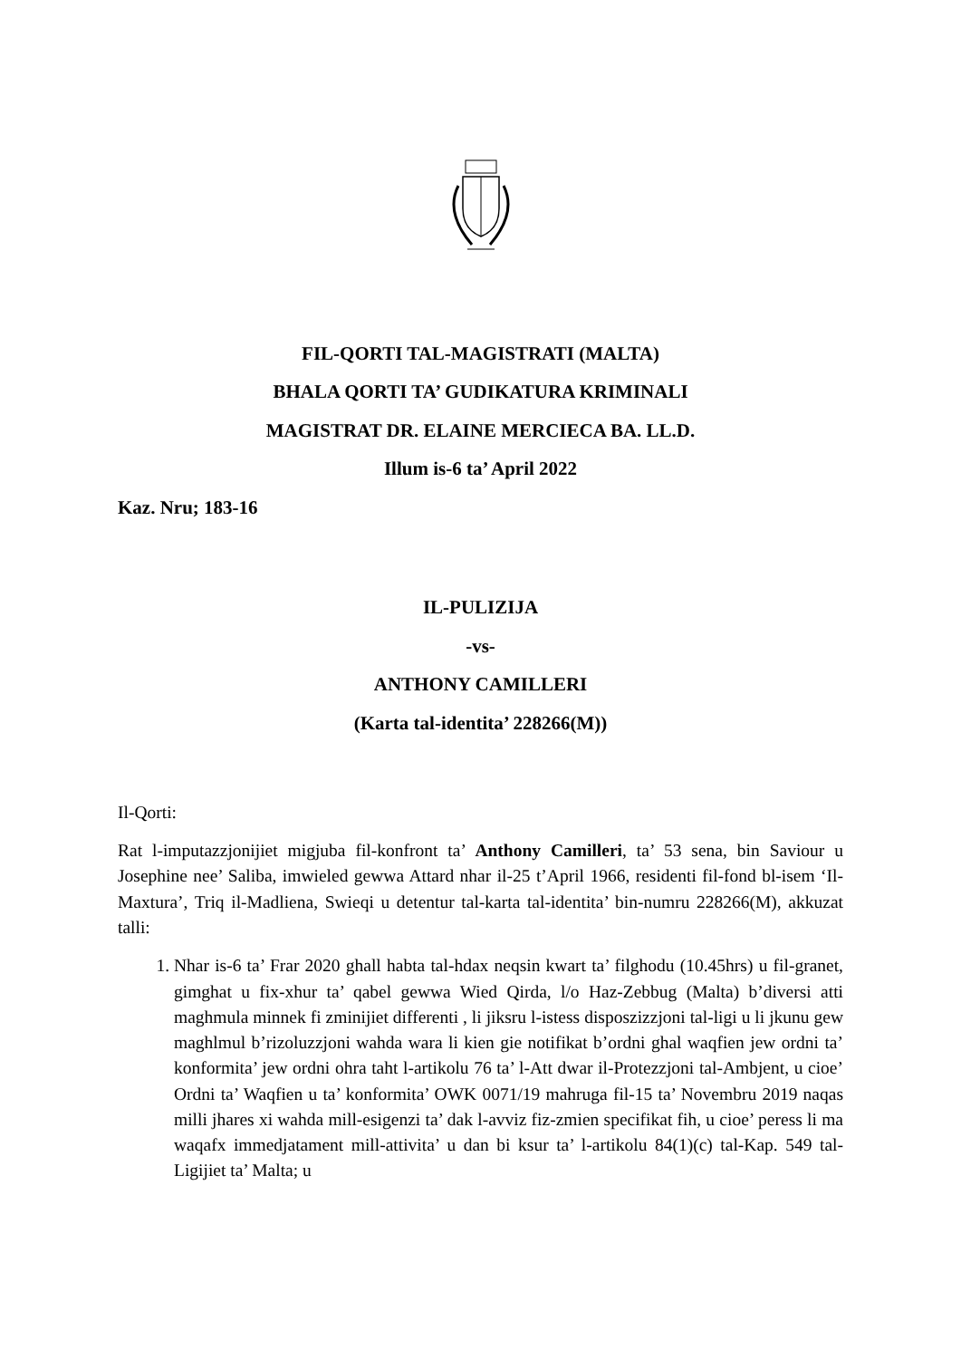FIL-QORTI TAL-MAGISTRATI (MALTA)
BHALA QORTI TA’ GUDIKATURA KRIMINALI
MAGISTRAT DR. ELAINE MERCIECA BA. LL.D.
Illum is-6 ta’ April 2022
Kaz. Nru; 183-16
IL-PULIZIJA
-vs-
ANTHONY CAMILLERI
(Karta tal-identita’ 228266(M))
Il-Qorti:
Rat l-imputazzjonijiet migjuba fil-konfront ta’ Anthony Camilleri, ta’ 53 sena, bin Saviour u Josephine nee’ Saliba, imwieled gewwa Attard nhar il-25 t’April 1966, residenti fil-fond bl-isem ‘Il-Maxtura’, Triq il-Madliena, Swieqi u detentur tal-karta tal-identita’ bin-numru 228266(M), akkuzat talli:
1. Nhar is-6 ta’ Frar 2020 ghall habta tal-hdax neqsin kwart ta’ filghodu (10.45hrs) u fil-granet, gimghat u fix-xhur ta’ qabel gewwa Wied Qirda, l/o Haz-Zebbug (Malta) b’diversi atti maghmula minnek fi zminijiet differenti , li jiksru l-istess disposzizzjoni tal-ligi u li jkunu gew maghlmul b’rizoluzzjoni wahda wara li kien gie notifikat b’ordni ghal waqfien jew ordni ta’ konformita’ jew ordni ohra taht l-artikolu 76 ta’ l-Att dwar il-Protezzjoni tal-Ambjent, u cioe’ Ordni ta’ Waqfien u ta’ konformita’ OWK 0071/19 mahruga fil-15 ta’ Novembru 2019 naqas milli jhares xi wahda mill-esigenzi ta’ dak l-avviz fiz-zmien specifikat fih, u cioe’ peress li ma waqafx immedjatament mill-attivita’ u dan bi ksur ta’ l-artikolu 84(1)(c) tal-Kap. 549 tal-Ligijiet ta’ Malta; u